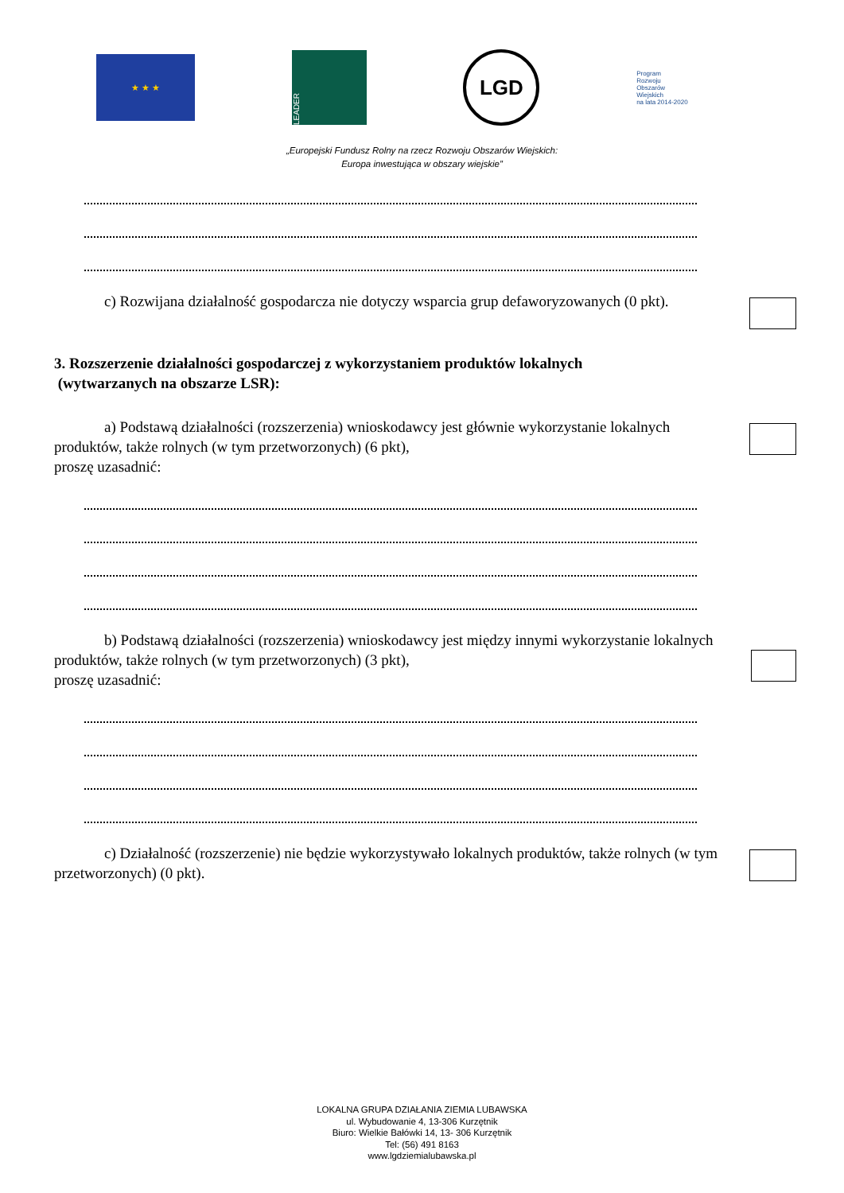★ ★ ★
LEADER
LGD
Program
Rozwoju
Obszarów
Wiejskich
na lata 2014-2020
„Europejski Fundusz Rolny na rzecz Rozwoju Obszarów Wiejskich:
Europa inwestująca w obszary wiejskie”
c) Rozwijana działalność gospodarcza nie dotyczy wsparcia grup defaworyzowanych (0 pkt).
3. Rozszerzenie działalności gospodarczej z wykorzystaniem produktów lokalnych
(wytwarzanych na obszarze LSR):
a) Podstawą działalności (rozszerzenia) wnioskodawcy jest głównie wykorzystanie lokalnych produktów, także rolnych (w tym przetworzonych) (6 pkt),
proszę uzasadnić:
b) Podstawą działalności (rozszerzenia) wnioskodawcy jest między innymi wykorzystanie lokalnych produktów, także rolnych (w tym przetworzonych) (3 pkt),
proszę uzasadnić:
c) Działalność (rozszerzenie) nie będzie wykorzystywało lokalnych produktów, także rolnych (w tym przetworzonych) (0 pkt).
LOKALNA GRUPA DZIAŁANIA ZIEMIA LUBAWSKA
ul. Wybudowanie 4, 13-306 Kurzętnik
Biuro: Wielkie Bałówki 14, 13- 306 Kurzętnik
Tel: (56) 491 8163
www.lgdziemialubawska.pl